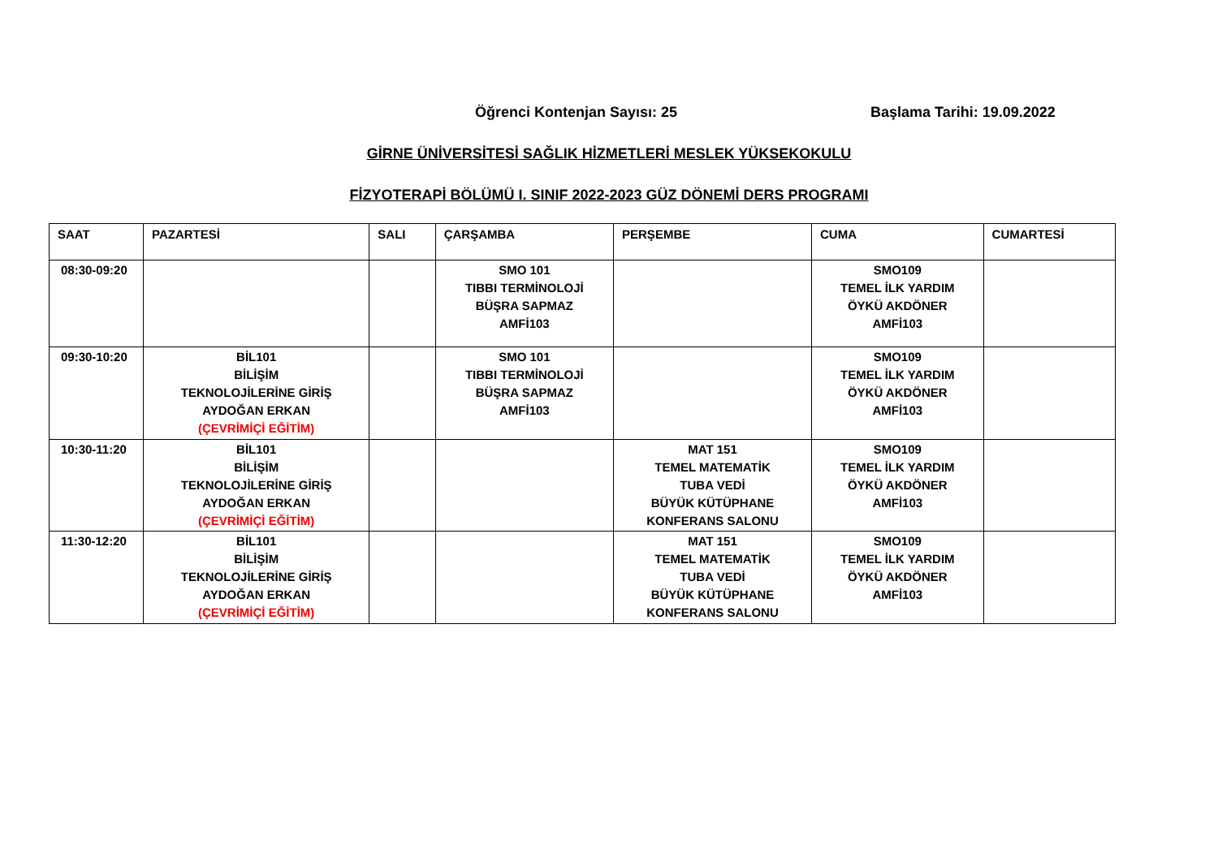Öğrenci Kontenjan Sayısı: 25 Başlama Tarihi: 19.09.2022
GİRNE ÜNİVERSİTESİ SAĞLIK HİZMETLERİ MESLEK YÜKSEKOKULU
FİZYOTERAPİ BÖLÜMÜ I. SINIF 2022-2023 GÜZ DÖNEMİ DERS PROGRAMI
| SAAT | PAZARTESİ | SALI | ÇARŞAMBA | PERŞEMBE | CUMA | CUMARTESİ |
| --- | --- | --- | --- | --- | --- | --- |
| 08:30-09:20 | | | SMO 101 TIBBI TERMİNOLOJİ BÜŞRA SAPMAZ AMFİ103 | | SMO109 TEMEL İLK YARDIM ÖYKÜ AKDÖNER AMFİ103 | |
| 09:30-10:20 | BİL101 BİLİŞİM TEKNOLOJİLERİNE GİRİŞ AYDOĞAN ERKAN (ÇEVRİMİÇİ EĞİTİM) | | SMO 101 TIBBI TERMİNOLOJİ BÜŞRA SAPMAZ AMFİ103 | | SMO109 TEMEL İLK YARDIM ÖYKÜ AKDÖNER AMFİ103 | |
| 10:30-11:20 | BİL101 BİLİŞİM TEKNOLOJİLERİNE GİRİŞ AYDOĞAN ERKAN (ÇEVRİMİÇİ EĞİTİM) | | | MAT 151 TEMEL MATEMATİK TUBA VEDİ BÜYÜK KÜTÜPHANE KONFERANS SALONU | SMO109 TEMEL İLK YARDIM ÖYKÜ AKDÖNER AMFİ103 | |
| 11:30-12:20 | BİL101 BİLİŞİM TEKNOLOJİLERİNE GİRİŞ AYDOĞAN ERKAN (ÇEVRİMİÇİ EĞİTİM) | | | MAT 151 TEMEL MATEMATİK TUBA VEDİ BÜYÜK KÜTÜPHANE KONFERANS SALONU | SMO109 TEMEL İLK YARDIM ÖYKÜ AKDÖNER AMFİ103 | |